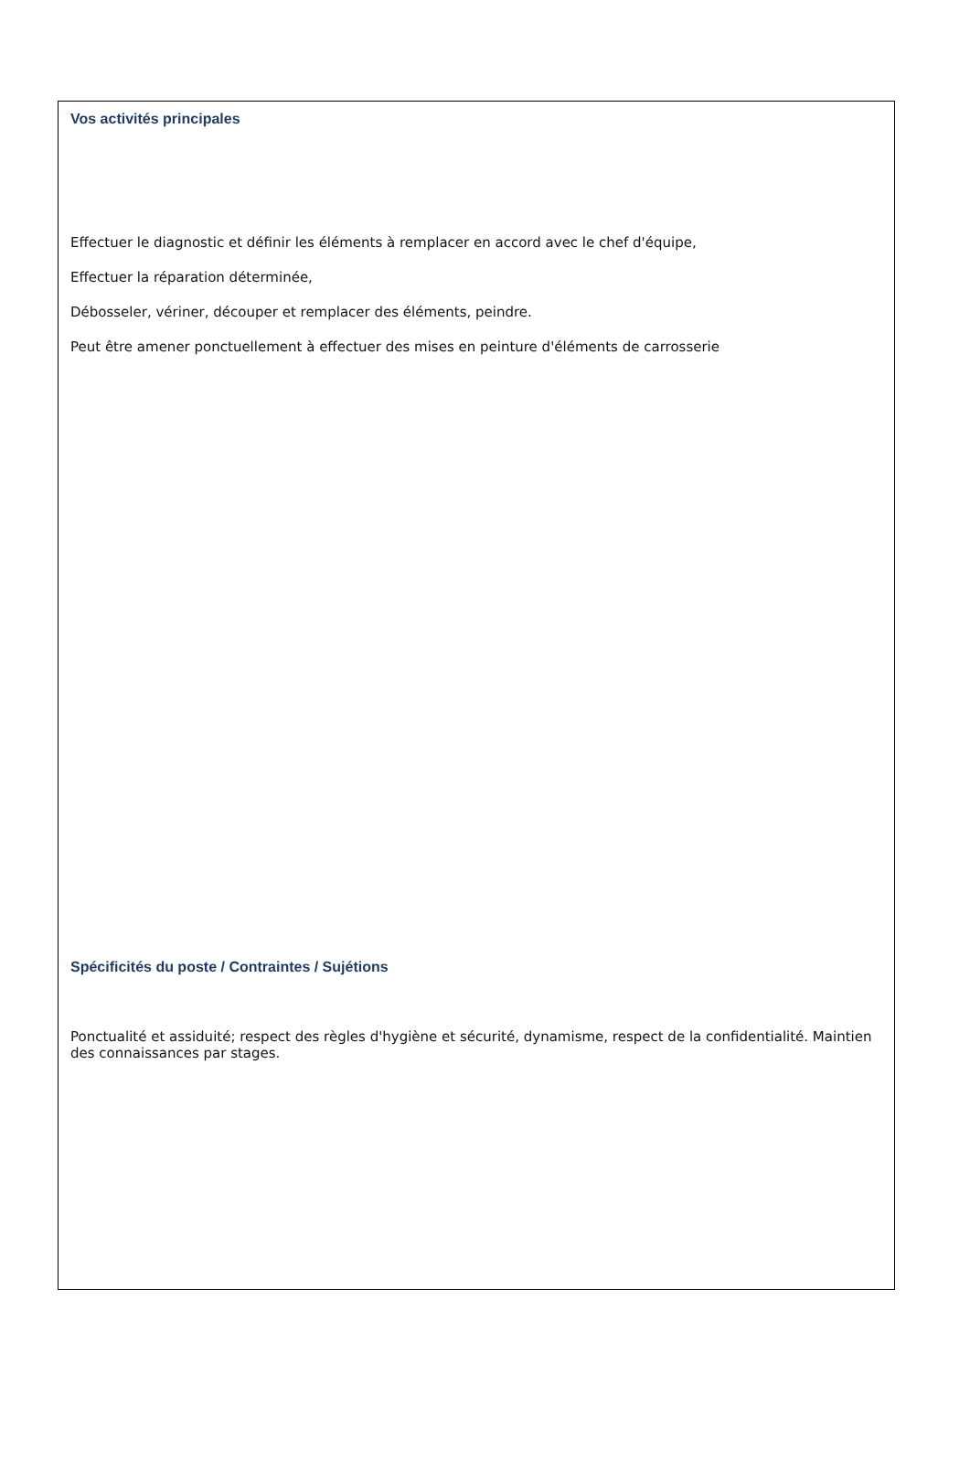Vos activités principales
Effectuer le diagnostic et définir les éléments à remplacer en accord avec le chef d'équipe,
Effectuer la réparation déterminée,
Débosseler, vériner, découper et remplacer des éléments, peindre.
Peut être amener ponctuellement à effectuer des mises en peinture d'éléments de carrosserie
Spécificités du poste / Contraintes / Sujétions
Ponctualité et assiduité; respect des règles d'hygiène et sécurité, dynamisme, respect de la confidentialité. Maintien des connaissances par stages.